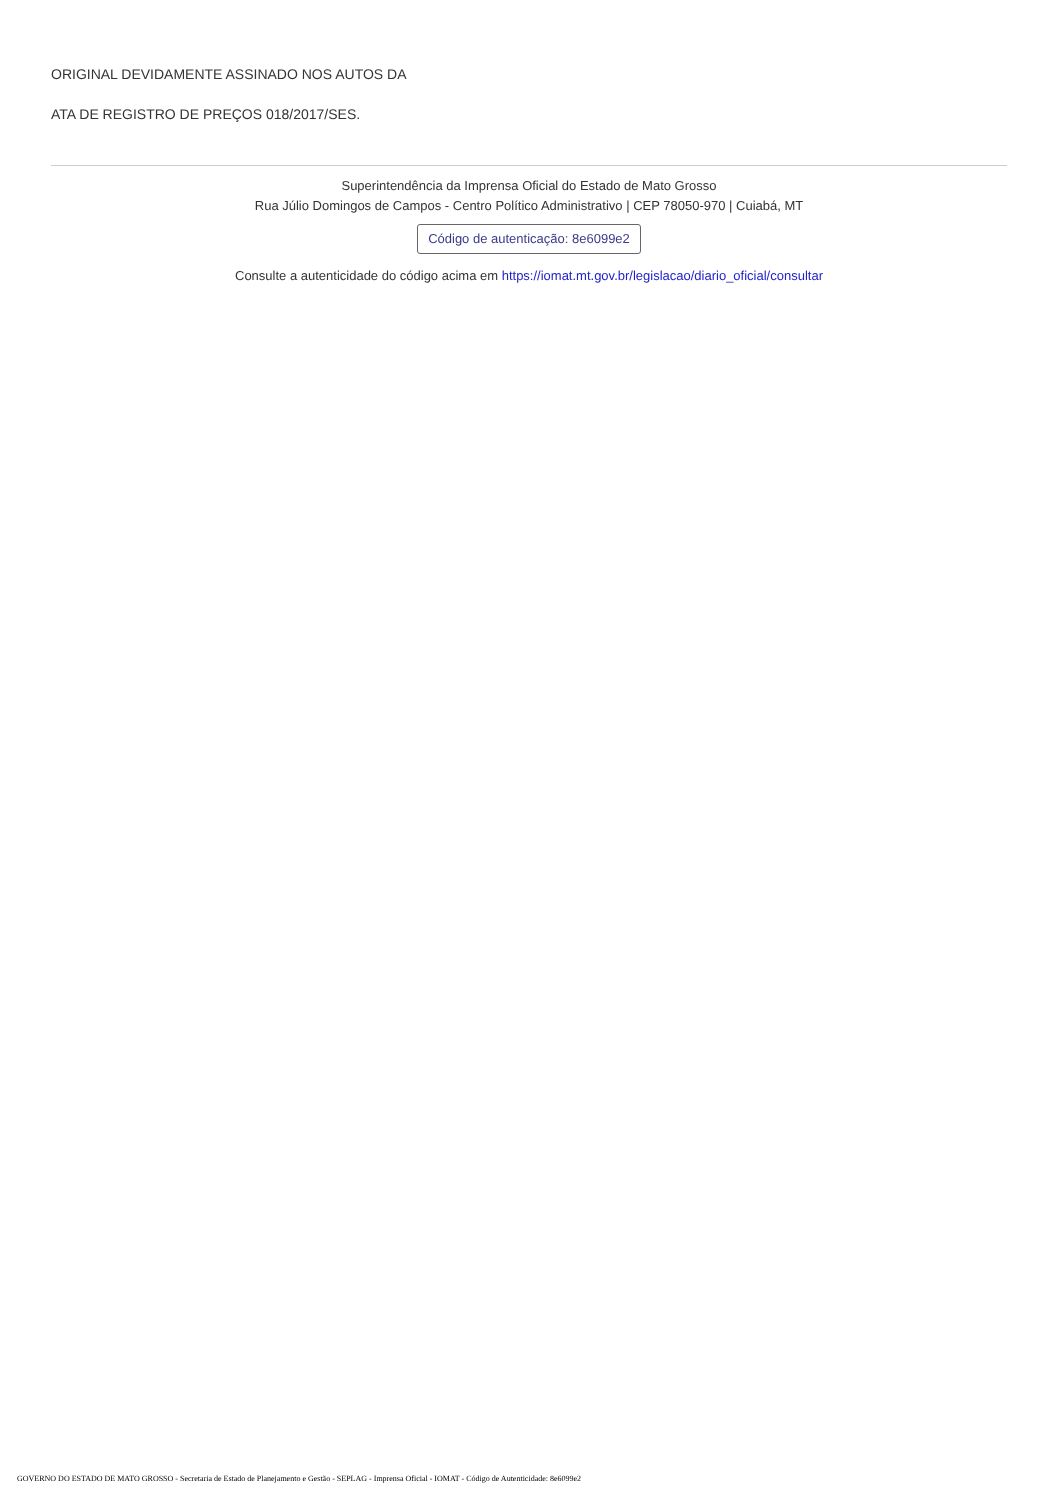ORIGINAL DEVIDAMENTE ASSINADO NOS AUTOS DA
ATA DE REGISTRO DE PREÇOS 018/2017/SES.
Superintendência da Imprensa Oficial do Estado de Mato Grosso
Rua Júlio Domingos de Campos - Centro Político Administrativo | CEP 78050-970 | Cuiabá, MT
Código de autenticação: 8e6099e2
Consulte a autenticidade do código acima em https://iomat.mt.gov.br/legislacao/diario_oficial/consultar
GOVERNO DO ESTADO DE MATO GROSSO - Secretaria de Estado de Planejamento e Gestão - SEPLAG - Imprensa Oficial - IOMAT - Código de Autenticidade: 8e6099e2